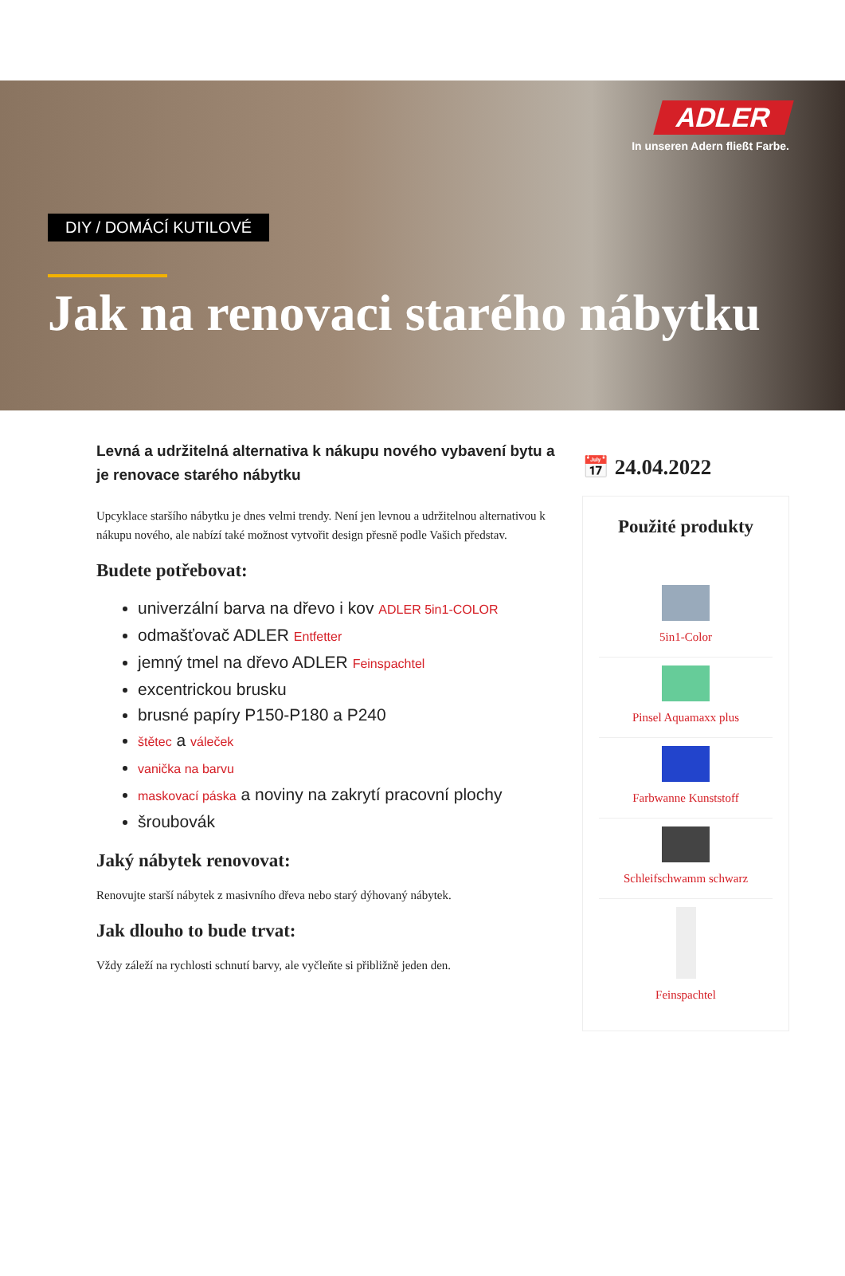ADLER
In unseren Adern fließt Farbe.
DIY / DOMÁCÍ KUTILOVÉ
Jak na renovaci starého nábytku
Levná a udržitelná alternativa k nákupu nového vybavení bytu a je renovace starého nábytku
Upcyklace staršího nábytku je dnes velmi trendy. Není jen levnou a udržitelnou alternativou k nákupu nového, ale nabízí také možnost vytvořit design přesně podle Vašich představ.
Budete potřebovat:
univerzální barva na dřevo i kov ADLER 5in1-COLOR
odmašťovač ADLER Entfetter
jemný tmel na dřevo ADLER Feinspachtel
excentrickou brusku
brusné papíry P150-P180 a P240
štětec a váleček
vanička na barvu
maskovací páska a noviny na zakrytí pracovní plochy
šroubovák
Jaký nábytek renovovat:
Renovujte starší nábytek z masivního dřeva nebo starý dýhovaný nábytek.
Jak dlouho to bude trvat:
Vždy záleží na rychlosti schnutí barvy, ale vyčleňte si přibližně jeden den.
📅 24.04.2022
Použité produkty
5in1-Color
Pinsel Aquamaxx plus
Farbwanne Kunststoff
Schleifschwamm schwarz
Feinspachtel